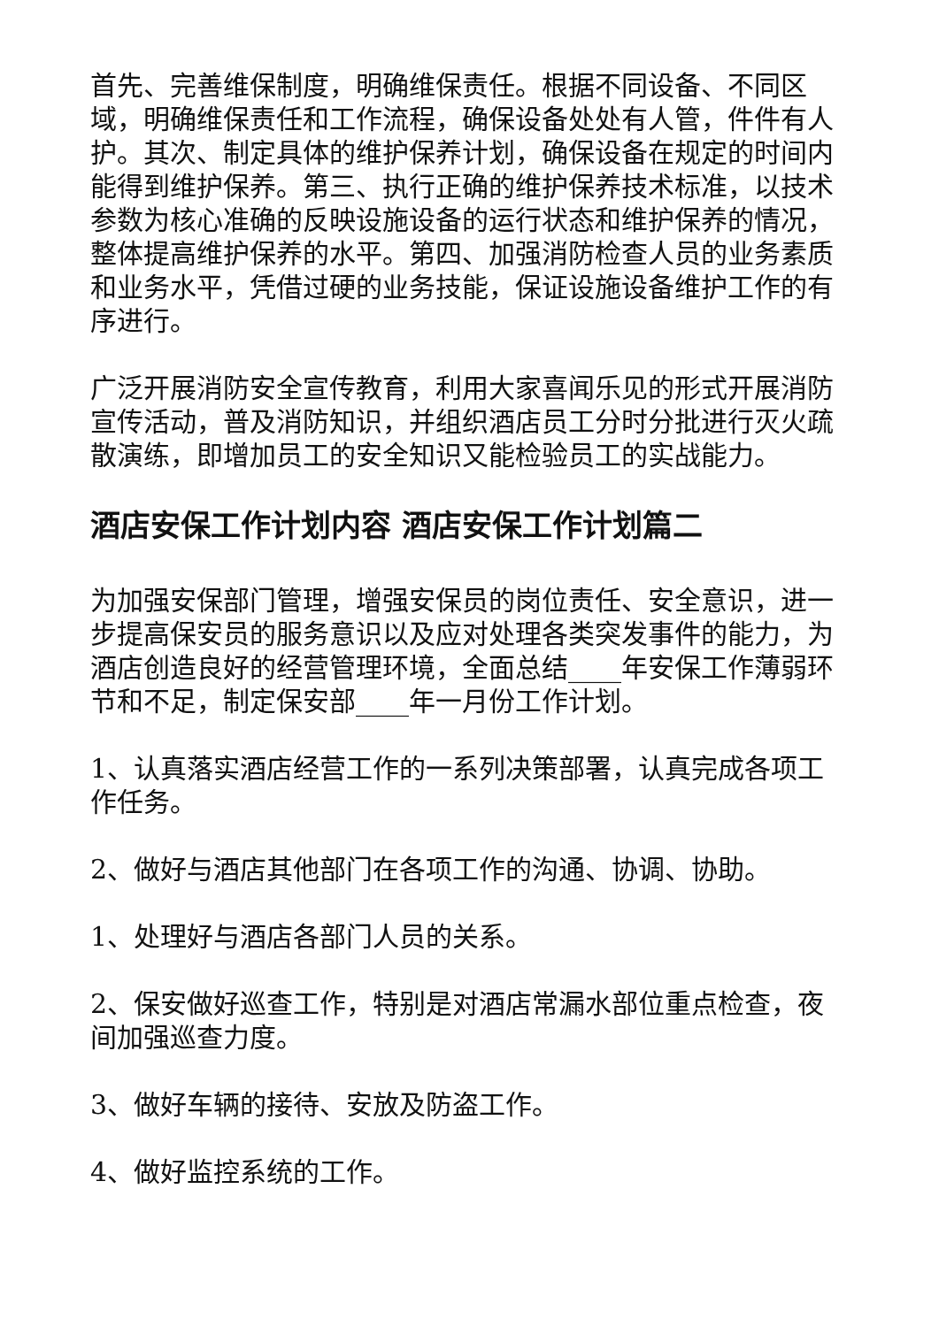首先、完善维保制度，明确维保责任。根据不同设备、不同区域，明确维保责任和工作流程，确保设备处处有人管，件件有人护。其次、制定具体的维护保养计划，确保设备在规定的时间内能得到维护保养。第三、执行正确的维护保养技术标准，以技术参数为核心准确的反映设施设备的运行状态和维护保养的情况，整体提高维护保养的水平。第四、加强消防检查人员的业务素质和业务水平，凭借过硬的业务技能，保证设施设备维护工作的有序进行。
广泛开展消防安全宣传教育，利用大家喜闻乐见的形式开展消防宣传活动，普及消防知识，并组织酒店员工分时分批进行灭火疏散演练，即增加员工的安全知识又能检验员工的实战能力。
酒店安保工作计划内容 酒店安保工作计划篇二
为加强安保部门管理，增强安保员的岗位责任、安全意识，进一步提高保安员的服务意识以及应对处理各类突发事件的能力，为酒店创造良好的经营管理环境，全面总结____年安保工作薄弱环节和不足，制定保安部____年一月份工作计划。
1、认真落实酒店经营工作的一系列决策部署，认真完成各项工作任务。
2、做好与酒店其他部门在各项工作的沟通、协调、协助。
1、处理好与酒店各部门人员的关系。
2、保安做好巡查工作，特别是对酒店常漏水部位重点检查，夜间加强巡查力度。
3、做好车辆的接待、安放及防盗工作。
4、做好监控系统的工作。